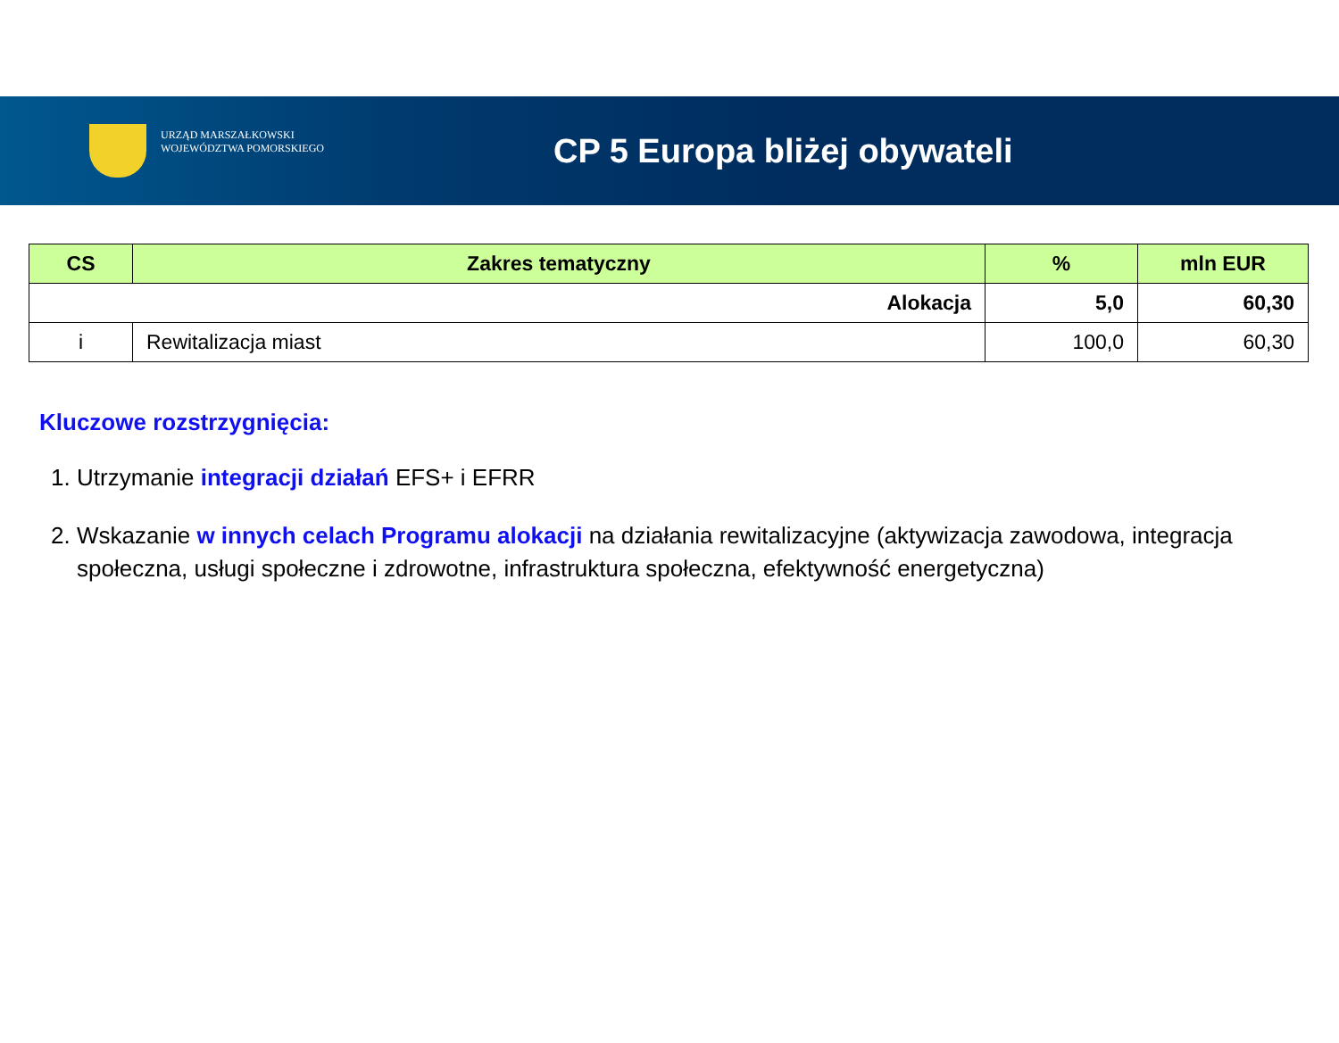URZĄD MARSZAŁKOWSKI
WOJEWÓDZTWA POMORSKIEGO
CP 5 Europa bliżej obywateli
| CS | Zakres tematyczny | % | mln EUR |
| --- | --- | --- | --- |
| Alokacja | | 5,0 | 60,30 |
| i | Rewitalizacja miast | 100,0 | 60,30 |
Kluczowe rozstrzygnięcia:
1. Utrzymanie integracji działań EFS+ i EFRR
2. Wskazanie w innych celach Programu alokacji na działania rewitalizacyjne (aktywizacja zawodowa, integracja społeczna, usługi społeczne i zdrowotne, infrastruktura społeczna, efektywność energetyczna)